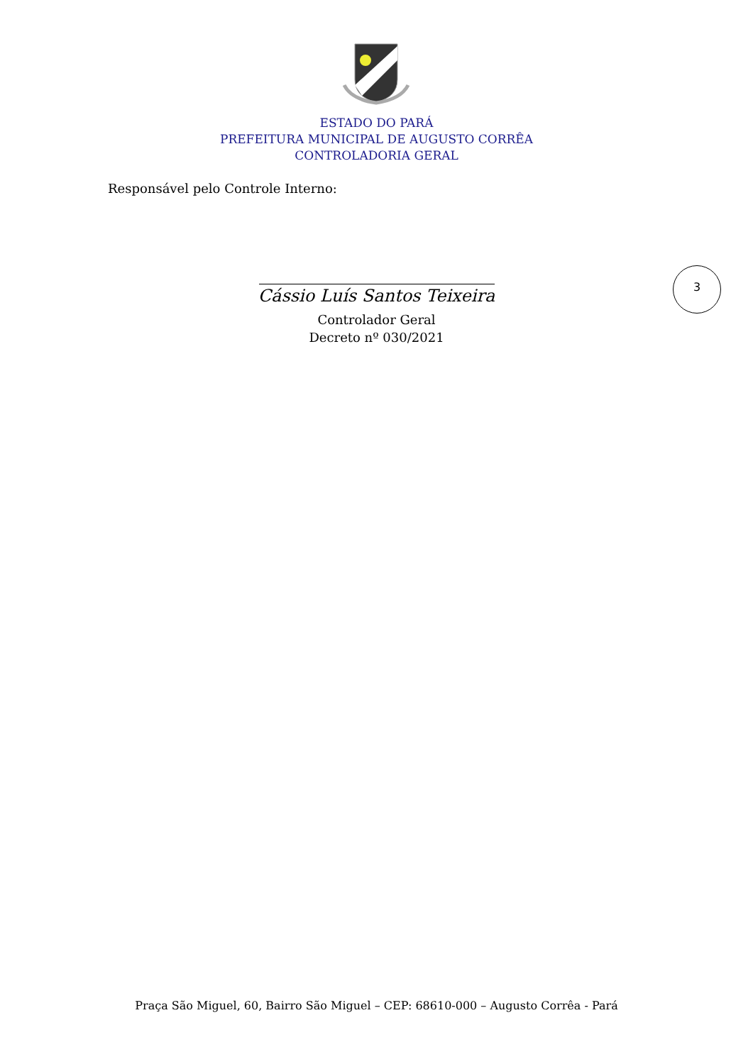ESTADO DO PARÁ
PREFEITURA MUNICIPAL DE AUGUSTO CORRÊA
CONTROLADORIA GERAL
Responsável pelo Controle Interno:
3
Cássio Luís Santos Teixeira
Controlador Geral
Decreto nº 030/2021
Praça São Miguel, 60, Bairro São Miguel – CEP: 68610-000 – Augusto Corrêa - Pará